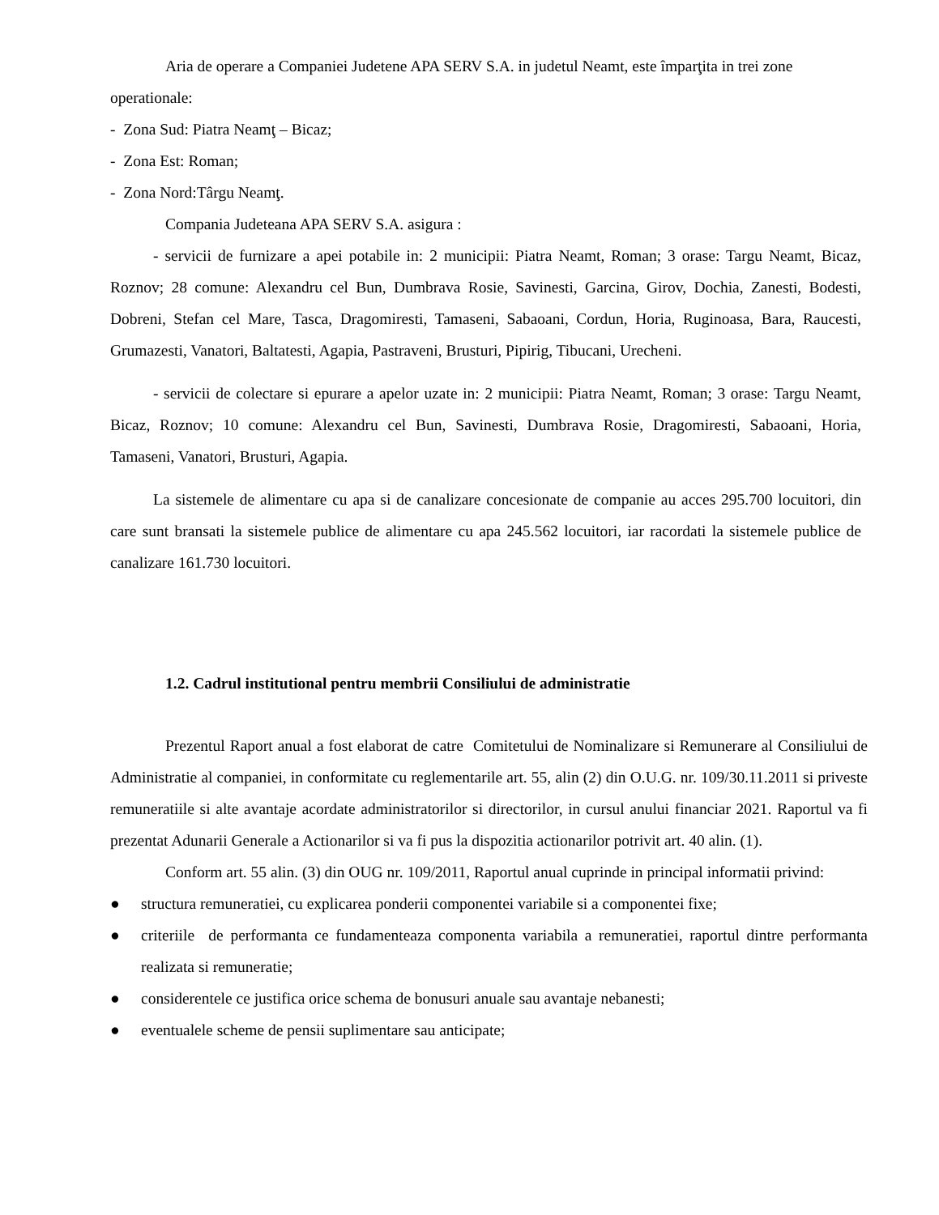Aria de operare a Companiei Judetene APA SERV S.A. in judetul Neamt, este împarţita in trei zone operationale:
- Zona Sud: Piatra Neamţ – Bicaz;
- Zona Est: Roman;
- Zona Nord:Târgu Neamţ.
Compania Judeteana APA SERV S.A. asigura :
- servicii de furnizare a apei potabile in: 2 municipii: Piatra Neamt, Roman; 3 orase: Targu Neamt, Bicaz, Roznov; 28 comune: Alexandru cel Bun, Dumbrava Rosie, Savinesti, Garcina, Girov, Dochia, Zanesti, Bodesti, Dobreni, Stefan cel Mare, Tasca, Dragomiresti, Tamaseni, Sabaoani, Cordun, Horia, Ruginoasa, Bara, Raucesti, Grumazesti, Vanatori, Baltatesti, Agapia, Pastraveni, Brusturi, Pipirig, Tibucani, Urecheni.
- servicii de colectare si epurare a apelor uzate in: 2 municipii: Piatra Neamt, Roman; 3 orase: Targu Neamt, Bicaz, Roznov; 10 comune: Alexandru cel Bun, Savinesti, Dumbrava Rosie, Dragomiresti, Sabaoani, Horia, Tamaseni, Vanatori, Brusturi, Agapia.
La sistemele de alimentare cu apa si de canalizare concesionate de companie au acces 295.700 locuitori, din care sunt bransati la sistemele publice de alimentare cu apa 245.562 locuitori, iar racordati la sistemele publice de canalizare 161.730 locuitori.
1.2. Cadrul institutional pentru membrii Consiliului de administratie
Prezentul Raport anual a fost elaborat de catre Comitetului de Nominalizare si Remunerare al Consiliului de Administratie al companiei, in conformitate cu reglementarile art. 55, alin (2) din O.U.G. nr. 109/30.11.2011 si priveste remuneratiile si alte avantaje acordate administratorilor si directorilor, in cursul anului financiar 2021. Raportul va fi prezentat Adunarii Generale a Actionarilor si va fi pus la dispozitia actionarilor potrivit art. 40 alin. (1).
Conform art. 55 alin. (3) din OUG nr. 109/2011, Raportul anual cuprinde in principal informatii privind:
● structura remuneratiei, cu explicarea ponderii componentei variabile si a componentei fixe;
● criteriile de performanta ce fundamenteaza componenta variabila a remuneratiei, raportul dintre performanta realizata si remuneratie;
● considerentele ce justifica orice schema de bonusuri anuale sau avantaje nebanesti;
● eventualele scheme de pensii suplimentare sau anticipate;